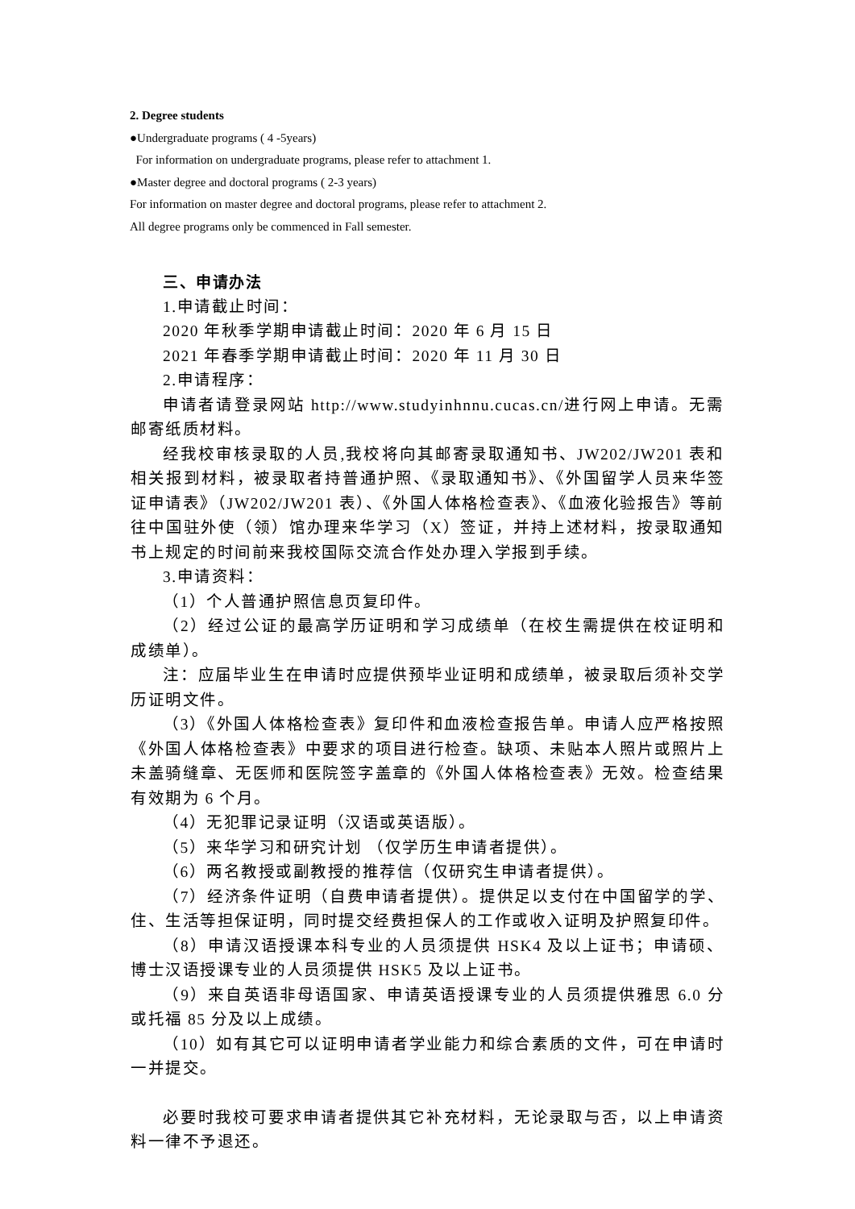2. Degree students
●Undergraduate programs ( 4 -5years)
For information on undergraduate programs, please refer to attachment 1.
●Master degree and doctoral programs ( 2-3 years)
For information on master degree and doctoral programs, please refer to attachment 2.
All degree programs only be commenced in Fall semester.
三、申请办法
1.申请截止时间：
2020 年秋季学期申请截止时间：2020 年 6 月 15 日
2021 年春季学期申请截止时间：2020 年 11 月 30 日
2.申请程序：
申请者请登录网站 http://www.studyinhnnu.cucas.cn/进行网上申请。无需邮寄纸质材料。
经我校审核录取的人员,我校将向其邮寄录取通知书、JW202/JW201 表和相关报到材料，被录取者持普通护照、《录取通知书》、《外国留学人员来华签证申请表》（JW202/JW201 表）、《外国人体格检查表》、《血液化验报告》等前往中国驻外使（领）馆办理来华学习（X）签证，并持上述材料，按录取通知书上规定的时间前来我校国际交流合作处办理入学报到手续。
3.申请资料：
（1）个人普通护照信息页复印件。
（2）经过公证的最高学历证明和学习成绩单（在校生需提供在校证明和成绩单）。
注：应届毕业生在申请时应提供预毕业证明和成绩单，被录取后须补交学历证明文件。
（3）《外国人体格检查表》复印件和血液检查报告单。申请人应严格按照《外国人体格检查表》中要求的项目进行检查。缺项、未贴本人照片或照片上未盖骑缝章、无医师和医院签字盖章的《外国人体格检查表》无效。检查结果有效期为 6 个月。
（4）无犯罪记录证明（汉语或英语版）。
（5）来华学习和研究计划 （仅学历生申请者提供）。
（6）两名教授或副教授的推荐信（仅研究生申请者提供）。
（7）经济条件证明（自费申请者提供）。提供足以支付在中国留学的学、住、生活等担保证明，同时提交经费担保人的工作或收入证明及护照复印件。
（8）申请汉语授课本科专业的人员须提供 HSK4 及以上证书；申请硕、博士汉语授课专业的人员须提供 HSK5 及以上证书。
（9）来自英语非母语国家、申请英语授课专业的人员须提供雅思 6.0 分或托福 85 分及以上成绩。
（10）如有其它可以证明申请者学业能力和综合素质的文件，可在申请时一并提交。
必要时我校可要求申请者提供其它补充材料，无论录取与否，以上申请资料一律不予退还。